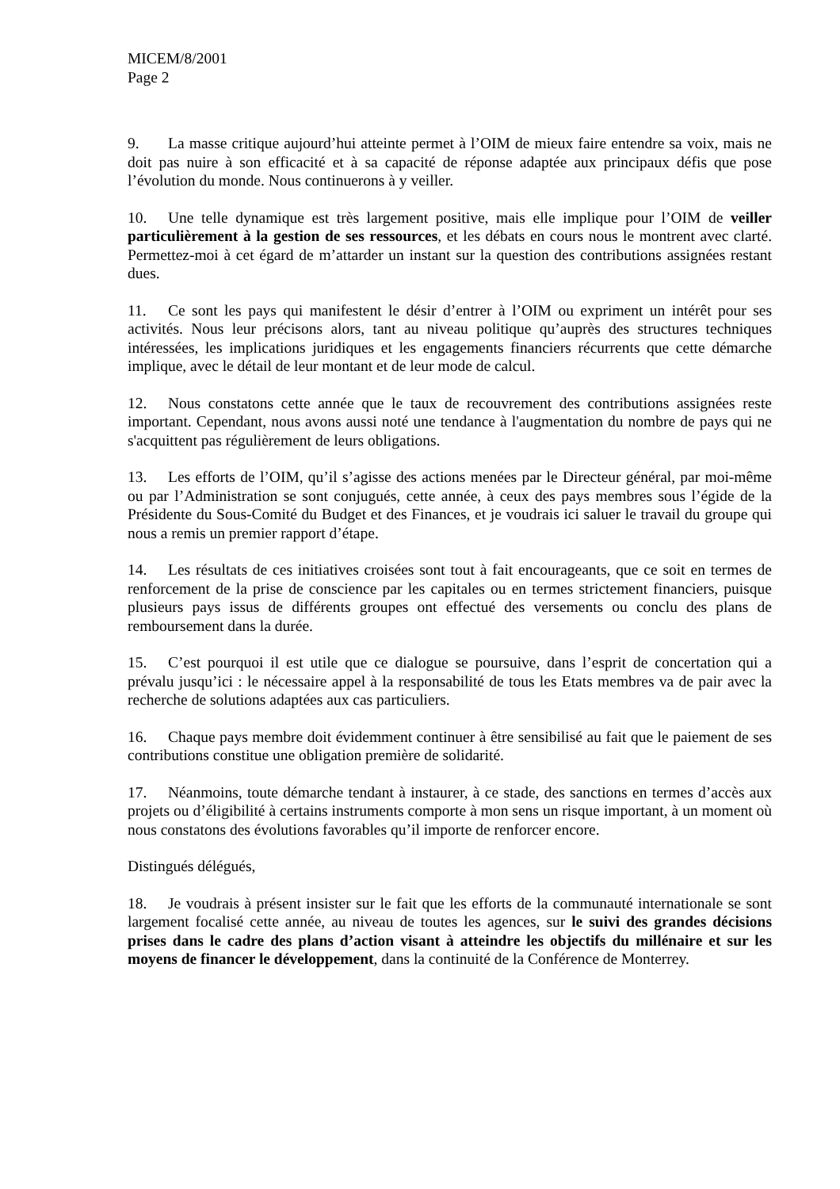MICEM/8/2001
Page 2
9. La masse critique aujourd’hui atteinte permet à l’OIM de mieux faire entendre sa voix, mais ne doit pas nuire à son efficacité et à sa capacité de réponse adaptée aux principaux défis que pose l’évolution du monde. Nous continuerons à y veiller.
10. Une telle dynamique est très largement positive, mais elle implique pour l’OIM de veiller particulièrement à la gestion de ses ressources, et les débats en cours nous le montrent avec clarté. Permettez-moi à cet égard de m’attarder un instant sur la question des contributions assignées restant dues.
11. Ce sont les pays qui manifestent le désir d’entrer à l’OIM ou expriment un intérêt pour ses activités. Nous leur précisons alors, tant au niveau politique qu’auprès des structures techniques intéressées, les implications juridiques et les engagements financiers récurrents que cette démarche implique, avec le détail de leur montant et de leur mode de calcul.
12. Nous constatons cette année que le taux de recouvrement des contributions assignées reste important. Cependant, nous avons aussi noté une tendance à l'augmentation du nombre de pays qui ne s'acquittent pas régulièrement de leurs obligations.
13. Les efforts de l’OIM, qu’il s’agisse des actions menées par le Directeur général, par moi-même ou par l’Administration se sont conjugués, cette année, à ceux des pays membres sous l’égide de la Présidente du Sous-Comité du Budget et des Finances, et je voudrais ici saluer le travail du groupe qui nous a remis un premier rapport d’étape.
14. Les résultats de ces initiatives croisées sont tout à fait encourageants, que ce soit en termes de renforcement de la prise de conscience par les capitales ou en termes strictement financiers, puisque plusieurs pays issus de différents groupes ont effectué des versements ou conclu des plans de remboursement dans la durée.
15. C’est pourquoi il est utile que ce dialogue se poursuive, dans l’esprit de concertation qui a prévalu jusqu’ici : le nécessaire appel à la responsabilité de tous les Etats membres va de pair avec la recherche de solutions adaptées aux cas particuliers.
16. Chaque pays membre doit évidemment continuer à être sensibilisé au fait que le paiement de ses contributions constitue une obligation première de solidarité.
17. Néanmoins, toute démarche tendant à instaurer, à ce stade, des sanctions en termes d’accès aux projets ou d’éligibilité à certains instruments comporte à mon sens un risque important, à un moment où nous constatons des évolutions favorables qu’il importe de renforcer encore.
Distingués délégués,
18. Je voudrais à présent insister sur le fait que les efforts de la communauté internationale se sont largement focalisé cette année, au niveau de toutes les agences, sur le suivi des grandes décisions prises dans le cadre des plans d’action visant à atteindre les objectifs du millénaire et sur les moyens de financer le développement, dans la continuité de la Conférence de Monterrey.